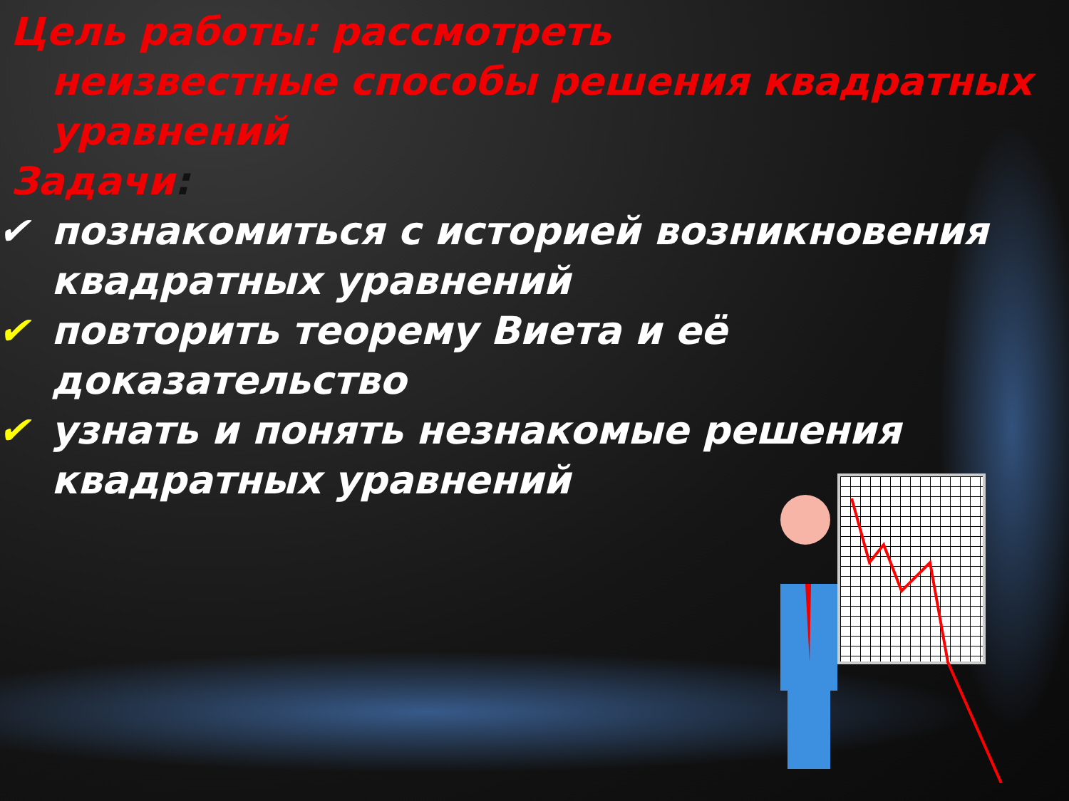Цель работы: рассмотреть
неизвестные способы решения квадратных уравнений
Задачи:
✔ познакомиться с историей возникновения квадратных уравнений
✔ повторить теорему Виета и её доказательство
✔ узнать и понять незнакомые решения квадратных уравнений